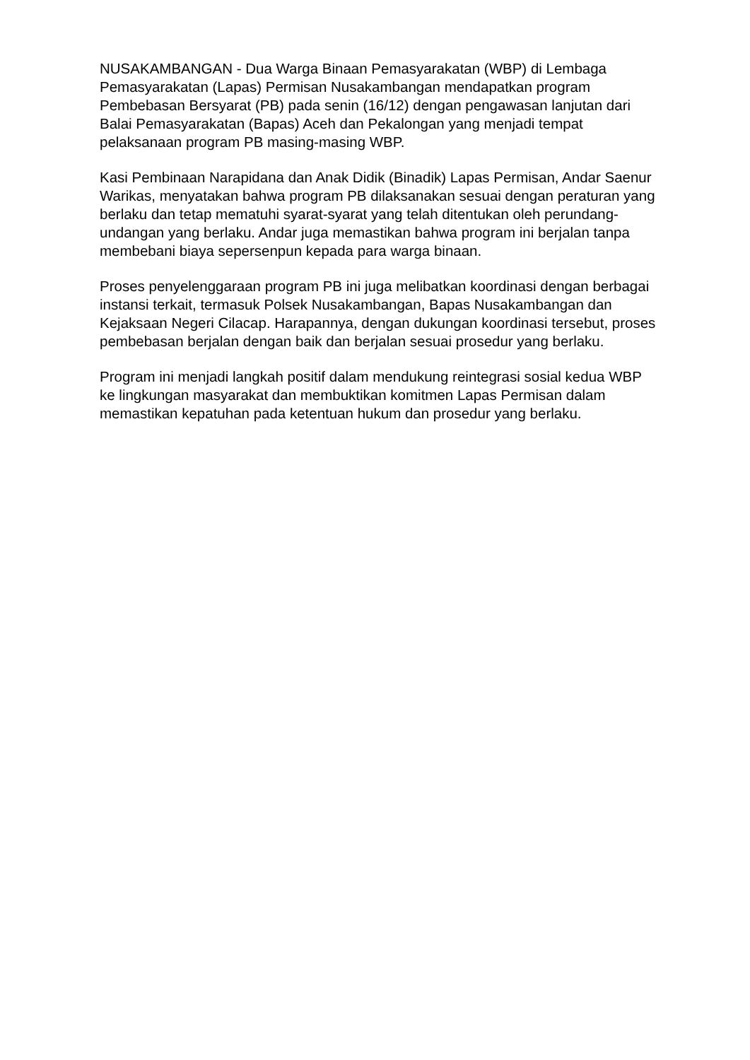NUSAKAMBANGAN - Dua Warga Binaan Pemasyarakatan (WBP) di Lembaga Pemasyarakatan (Lapas) Permisan Nusakambangan mendapatkan program Pembebasan Bersyarat (PB) pada senin (16/12) dengan pengawasan lanjutan dari Balai Pemasyarakatan (Bapas) Aceh dan Pekalongan yang menjadi tempat pelaksanaan program PB masing-masing WBP.
Kasi Pembinaan Narapidana dan Anak Didik (Binadik) Lapas Permisan, Andar Saenur Warikas, menyatakan bahwa program PB dilaksanakan sesuai dengan peraturan yang berlaku dan tetap mematuhi syarat-syarat yang telah ditentukan oleh perundang-undangan yang berlaku. Andar juga memastikan bahwa program ini berjalan tanpa membebani biaya sepersenpun kepada para warga binaan.
Proses penyelenggaraan program PB ini juga melibatkan koordinasi dengan berbagai instansi terkait, termasuk Polsek Nusakambangan, Bapas Nusakambangan dan Kejaksaan Negeri Cilacap. Harapannya, dengan dukungan koordinasi tersebut, proses pembebasan berjalan dengan baik dan berjalan sesuai prosedur yang berlaku.
Program ini menjadi langkah positif dalam mendukung reintegrasi sosial kedua WBP ke lingkungan masyarakat dan membuktikan komitmen Lapas Permisan dalam memastikan kepatuhan pada ketentuan hukum dan prosedur yang berlaku.